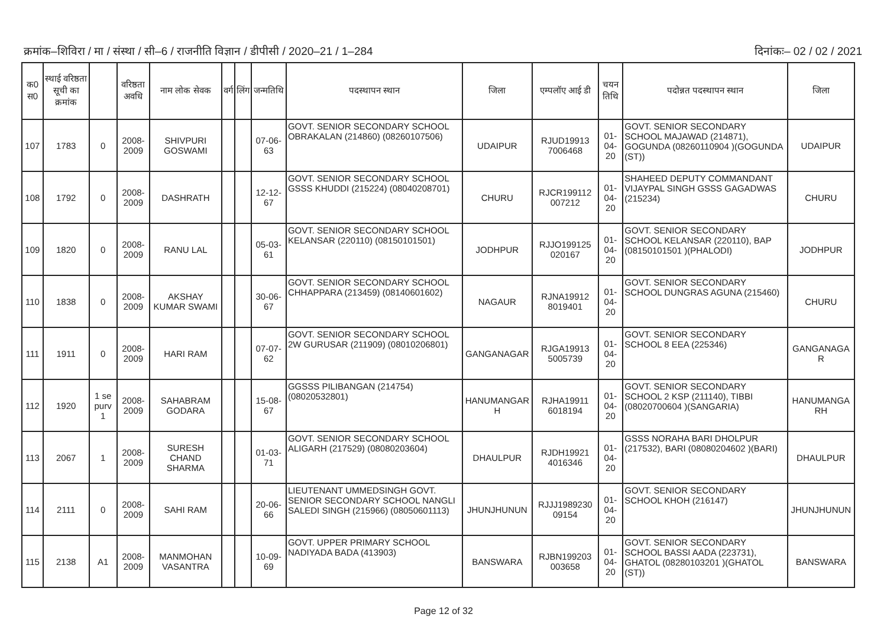क्रमांक–शिविरा / मा / संस्था / सी–6 / राजनीति विज्ञान / डीपीसी / 2020–21 / 1–284 दिनांकः– 02 / 02 / 2021
| क0 स0 | स्थाई वरिष्ठता सूची का क्रमांक | | वरिष्ठता अवधि | नाम लोक सेवक | वर्ग | लिंग | जन्मतिथि | पदस्थापन स्थान | जिला | एम्पलॉए आई डी | चयन तिथि | पदोन्नत पदस्थापन स्थान | जिला |
| --- | --- | --- | --- | --- | --- | --- | --- | --- | --- | --- | --- | --- | --- |
| 107 | 1783 | 0 | 2008-2009 | SHIVPURI GOSWAMI | | | 07-06-63 | GOVT. SENIOR SECONDARY SCHOOL OBRAKALAN (214860) (08260107506) | UDAIPUR | RJUD19913 7006468 | 01-04-20 | GOVT. SENIOR SECONDARY SCHOOL MAJAWAD (214871), GOGUNDA (08260110904 )(GOGUNDA (ST)) | UDAIPUR |
| 108 | 1792 | 0 | 2008-2009 | DASHRATH | | | 12-12-67 | GOVT. SENIOR SECONDARY SCHOOL GSSS KHUDDI (215224) (08040208701) | CHURU | RJCR199112 007212 | 01-04-20 | SHAHEED DEPUTY COMMANDANT VIJAYPAL SINGH GSSS GAGADWAS (215234) | CHURU |
| 109 | 1820 | 0 | 2008-2009 | RANU LAL | | | 05-03-61 | GOVT. SENIOR SECONDARY SCHOOL KELANSAR (220110) (08150101501) | JODHPUR | RJJO199125 020167 | 01-04-20 | GOVT. SENIOR SECONDARY SCHOOL KELANSAR (220110), BAP (08150101501 )(PHALODI) | JODHPUR |
| 110 | 1838 | 0 | 2008-2009 | AKSHAY KUMAR SWAMI | | | 30-06-67 | GOVT. SENIOR SECONDARY SCHOOL CHHAPPARA (213459) (08140601602) | NAGAUR | RJNA19912 8019401 | 01-04-20 | GOVT. SENIOR SECONDARY SCHOOL DUNGRAS AGUNA (215460) | CHURU |
| 111 | 1911 | 0 | 2008-2009 | HARI RAM | | | 07-07-62 | GOVT. SENIOR SECONDARY SCHOOL 2W GURUSAR (211909) (08010206801) | GANGANAGAR | RJGA19913 5005739 | 01-04-20 | GOVT. SENIOR SECONDARY SCHOOL 8 EEA (225346) | GANGANAGA R |
| 112 | 1920 | 1 se purv 1 | 2008-2009 | SAHABRAM GODARA | | | 15-08-67 | GGSSS PILIBANGAN (214754) (08020532801) | HANUMANGAR H | RJHA19911 6018194 | 01-04-20 | GOVT. SENIOR SECONDARY SCHOOL 2 KSP (211140), TIBBI (08020700604 )(SANGARIA) | HANUMANGA RH |
| 113 | 2067 | 1 | 2008-2009 | SURESH CHAND SHARMA | | | 01-03-71 | GOVT. SENIOR SECONDARY SCHOOL ALIGARH (217529) (08080203604) | DHAULPUR | RJDH19921 4016346 | 01-04-20 | GSSS NORAHA BARI DHOLPUR (217532), BARI (08080204602 )(BARI) | DHAULPUR |
| 114 | 2111 | 0 | 2008-2009 | SAHI RAM | | | 20-06-66 | LIEUTENANT UMMEDSINGH GOVT. SENIOR SECONDARY SCHOOL NANGLI SALEDI SINGH (215966) (08050601113) | JHUNJHUNUN | RJJJ1989230 09154 | 01-04-20 | GOVT. SENIOR SECONDARY SCHOOL KHOH (216147) | JHUNJHUNUN |
| 115 | 2138 | A1 | 2008-2009 | MANMOHAN VASANTRA | | | 10-09-69 | GOVT. UPPER PRIMARY SCHOOL NADIYADA BADA (413903) | BANSWARA | RJBN199203 003658 | 01-04-20 | GOVT. SENIOR SECONDARY SCHOOL BASSI AADA (223731), GHATOL (08280103201 )(GHATOL (ST)) | BANSWARA |
Page 12 of 32